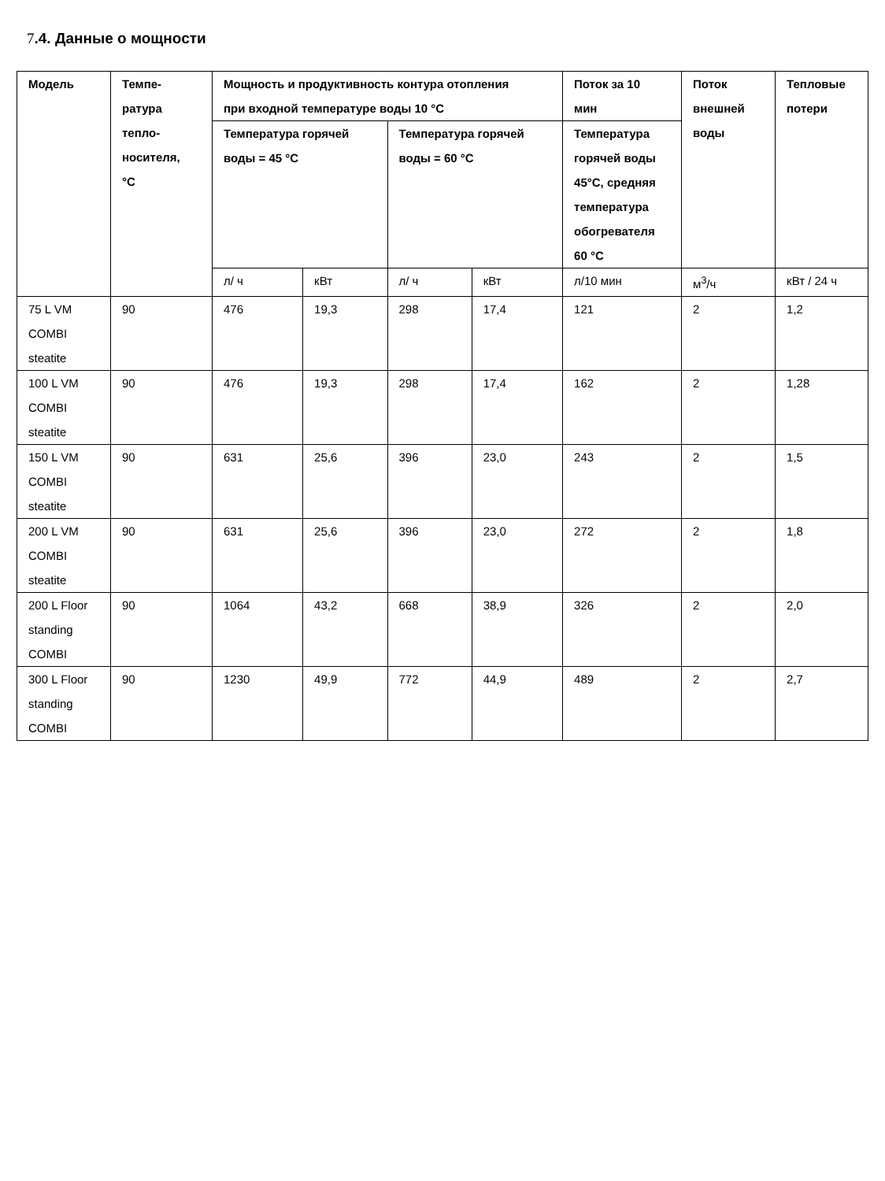7.4. Данные о мощности
| Модель | Темпе- ратура тепло- носителя, °C | Мощность и продуктивность контура отопления при входной температуре воды 10 °C | | | | Поток за 10 мин | Поток внешней воды | Тепловые потери |
| --- | --- | --- | --- | --- | --- | --- | --- | --- |
| | | Температура горячей воды = 45 °C | | Температура горячей воды = 60 °C | | Температура горячей воды 45°C, средняя температура обогревателя 60 °C | | |
| | | л/ ч | кВт | л/ ч | кВт | л/10 мин | м<sup>3</sup>/ч | кВт / 24 ч |
| 75 L VM COMBI steatite | 90 | 476 | 19,3 | 298 | 17,4 | 121 | 2 | 1,2 |
| 100 L VM COMBI steatite | 90 | 476 | 19,3 | 298 | 17,4 | 162 | 2 | 1,28 |
| 150 L VM COMBI steatite | 90 | 631 | 25,6 | 396 | 23,0 | 243 | 2 | 1,5 |
| 200 L VM COMBI steatite | 90 | 631 | 25,6 | 396 | 23,0 | 272 | 2 | 1,8 |
| 200 L Floor standing COMBI | 90 | 1064 | 43,2 | 668 | 38,9 | 326 | 2 | 2,0 |
| 300 L Floor standing COMBI | 90 | 1230 | 49,9 | 772 | 44,9 | 489 | 2 | 2,7 |